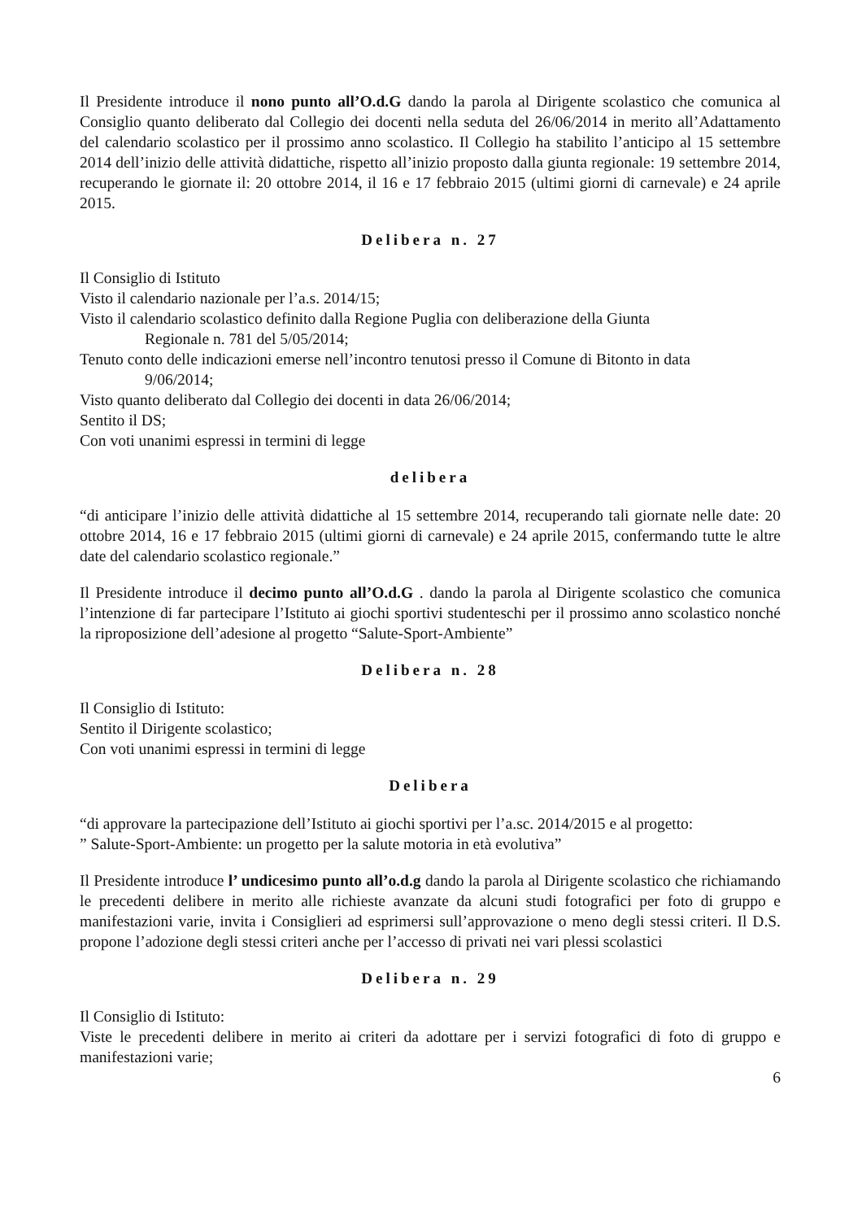Il Presidente introduce il nono punto all’O.d.G dando la parola al Dirigente scolastico che comunica al Consiglio quanto deliberato dal Collegio dei docenti nella seduta del 26/06/2014 in merito all’Adattamento del calendario scolastico per il prossimo anno scolastico. Il Collegio ha stabilito l’anticipo al 15 settembre 2014 dell’inizio delle attività didattiche, rispetto all’inizio proposto dalla giunta regionale: 19 settembre 2014, recuperando le giornate il: 20 ottobre 2014, il 16 e 17 febbraio 2015 (ultimi giorni di carnevale) e 24 aprile 2015.
Delibera n. 27
Il Consiglio di Istituto
Visto il calendario nazionale per l’a.s. 2014/15;
Visto il calendario scolastico definito dalla Regione Puglia con deliberazione della Giunta
Regionale n. 781 del 5/05/2014;
Tenuto conto delle indicazioni emerse nell’incontro tenutosi presso il Comune di Bitonto in data
9/06/2014;
Visto quanto deliberato dal Collegio dei docenti in data 26/06/2014;
Sentito il DS;
Con voti unanimi espressi in termini di legge
delibera
“di anticipare l’inizio delle attività didattiche al 15 settembre 2014, recuperando tali giornate nelle date: 20 ottobre 2014, 16 e 17 febbraio 2015 (ultimi giorni di carnevale) e 24 aprile 2015, confermando tutte le altre date del calendario scolastico regionale.”
Il Presidente introduce il decimo punto all’O.d.G . dando la parola al Dirigente scolastico che comunica l’intenzione di far partecipare l’Istituto ai giochi sportivi studenteschi per il prossimo anno scolastico nonché la riproposizione dell’adesione al progetto “Salute-Sport-Ambiente”
Delibera n. 28
Il Consiglio di Istituto:
Sentito il Dirigente scolastico;
Con voti unanimi espressi in termini di legge
Delibera
“di approvare la partecipazione dell’Istituto ai giochi sportivi per l’a.sc. 2014/2015 e al progetto:
” Salute-Sport-Ambiente: un progetto per la salute motoria in età evolutiva”
Il Presidente introduce l’ undicesimo punto all’o.d.g dando la parola al Dirigente scolastico che richiamando le precedenti delibere in merito alle richieste avanzate da alcuni studi fotografici per foto di gruppo e manifestazioni varie, invita i Consiglieri ad esprimersi sull’approvazione o meno degli stessi criteri. Il D.S. propone l’adozione degli stessi criteri anche per l’accesso di privati nei vari plessi scolastici
Delibera n. 29
Il Consiglio di Istituto:
Viste le precedenti delibere in merito ai criteri da adottare per i servizi fotografici di foto di gruppo e manifestazioni varie;
6